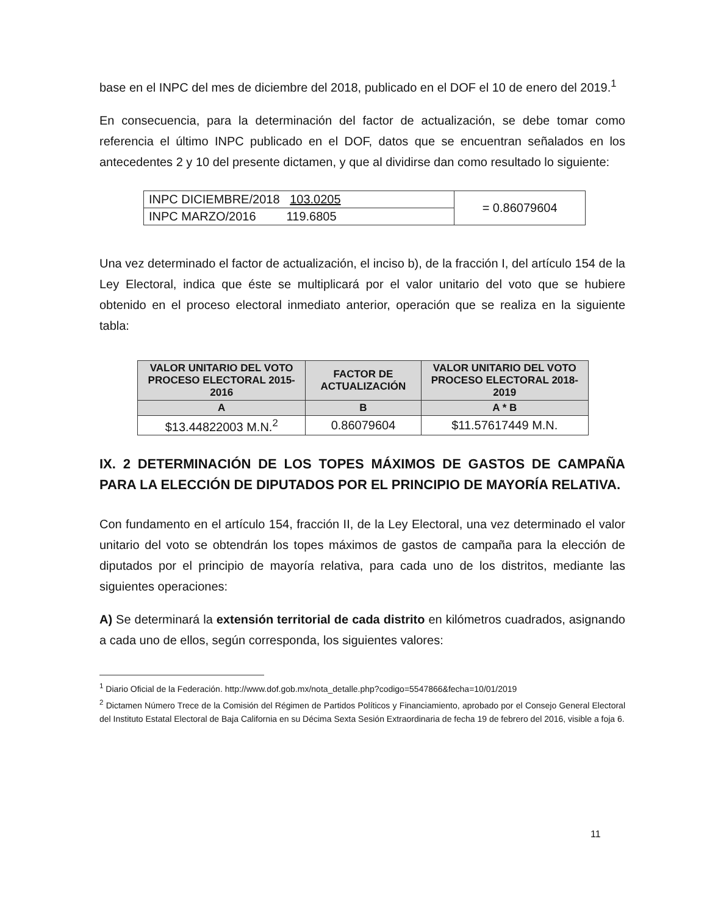base en el INPC del mes de diciembre del 2018, publicado en el DOF el 10 de enero del 2019.<sup>1</sup>
En consecuencia, para la determinación del factor de actualización, se debe tomar como referencia el último INPC publicado en el DOF, datos que se encuentran señalados en los antecedentes 2 y 10 del presente dictamen, y que al dividirse dan como resultado lo siguiente:
| INPC DICIEMBRE/2018 103.0205 | = 0.86079604 |
| INPC MARZO/2016 119.6805 | |
Una vez determinado el factor de actualización, el inciso b), de la fracción I, del artículo 154 de la Ley Electoral, indica que éste se multiplicará por el valor unitario del voto que se hubiere obtenido en el proceso electoral inmediato anterior, operación que se realiza en la siguiente tabla:
| VALOR UNITARIO DEL VOTO PROCESO ELECTORAL 2015-2016 | FACTOR DE ACTUALIZACIÓN | VALOR UNITARIO DEL VOTO PROCESO ELECTORAL 2018-2019 |
| --- | --- | --- |
| A | B | A * B |
| $13.44822003 M.N.<sup>2</sup> | 0.86079604 | $11.57617449 M.N. |
IX. 2 DETERMINACIÓN DE LOS TOPES MÁXIMOS DE GASTOS DE CAMPAÑA PARA LA ELECCIÓN DE DIPUTADOS POR EL PRINCIPIO DE MAYORÍA RELATIVA.
Con fundamento en el artículo 154, fracción II, de la Ley Electoral, una vez determinado el valor unitario del voto se obtendrán los topes máximos de gastos de campaña para la elección de diputados por el principio de mayoría relativa, para cada uno de los distritos, mediante las siguientes operaciones:
A) Se determinará la extensión territorial de cada distrito en kilómetros cuadrados, asignando a cada uno de ellos, según corresponda, los siguientes valores:
<sup>1</sup> Diario Oficial de la Federación. http://www.dof.gob.mx/nota_detalle.php?codigo=5547866&fecha=10/01/2019
<sup>2</sup> Dictamen Número Trece de la Comisión del Régimen de Partidos Políticos y Financiamiento, aprobado por el Consejo General Electoral del Instituto Estatal Electoral de Baja California en su Décima Sexta Sesión Extraordinaria de fecha 19 de febrero del 2016, visible a foja 6.
11